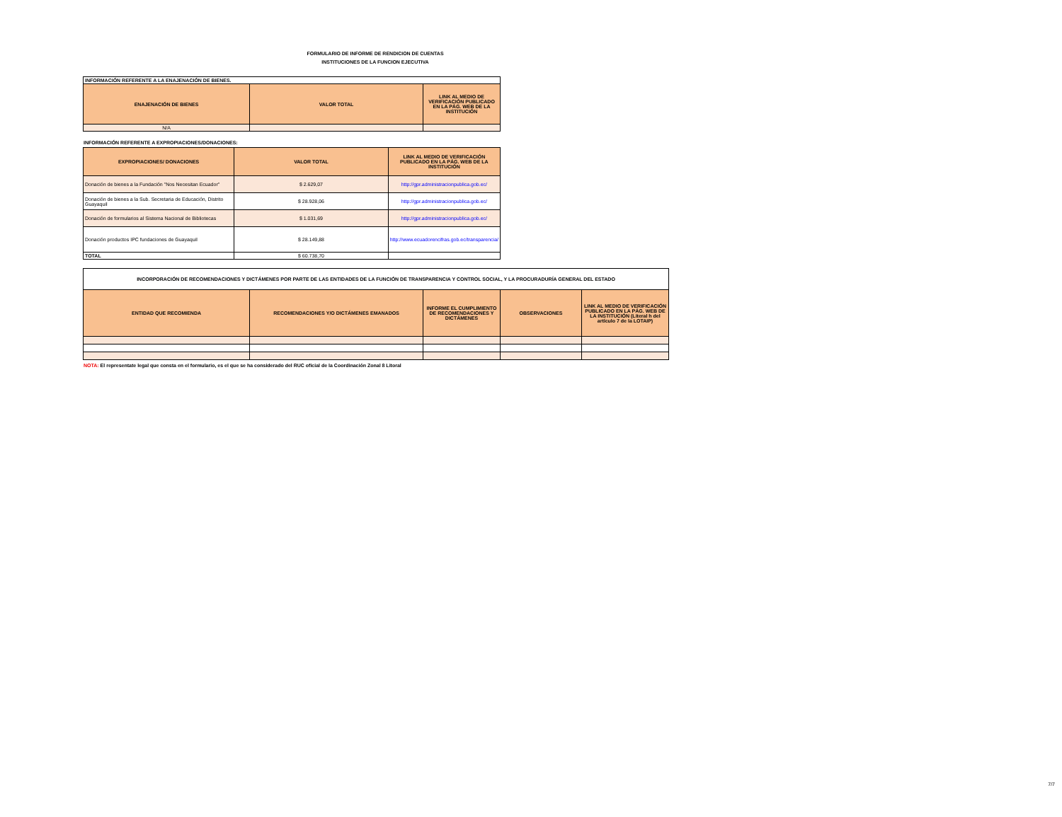FORMULARIO DE INFORME DE RENDICION DE CUENTAS
INSTITUCIONES DE LA FUNCION EJECUTIVA
| INFORMACIÓN REFERENTE A LA ENAJENACIÓN DE BIENES. | | |
| ENAJENACIÓN DE BIENES | VALOR TOTAL | LINK AL MEDIO DE VERIFICACIÓN PUBLICADO EN LA PÁG. WEB DE LA INSTITUCIÓN |
| N/A | | |
INFORMACIÓN REFERENTE A EXPROPIACIONES/DONACIONES:
| EXPROPIACIONES/ DONACIONES | VALOR TOTAL | LINK AL MEDIO DE VERIFICACIÓN PUBLICADO EN LA PÁG. WEB DE LA INSTITUCIÓN |
| --- | --- | --- |
| Donación de bienes a la Fundación "Nos Necesitan Ecuador" | $ 2.629,07 | http://gpr.administracionpublica.gob.ec/ |
| Donación de bienes a la Sub. Secretaria de Educación, Distrito Guayaquil | $ 28.928,06 | http://gpr.administracionpublica.gob.ec/ |
| Donación de formularios al Sistema Nacional de Bibliotecas | $ 1.031,69 | http://gpr.administracionpublica.gob.ec/ |
| Donación productos IPC fundaciones de Guayaquil | $ 28.149,88 | http://www.ecuadorencifras.gob.ec/transparencia/ |
| TOTAL | $ 60.738,70 | |
| INCORPORACIÓN DE RECOMENDACIONES Y DICTÁMENES POR PARTE DE LAS ENTIDADES DE LA FUNCIÓN DE TRANSPARENCIA Y CONTROL SOCIAL, Y LA PROCURADURÍA GENERAL DEL ESTADO | | | | |
| ENTIDAD QUE RECOMIENDA | RECOMENDACIONES Y/O DICTÁMENES EMANADOS | INFORME EL CUMPLIMIENTO DE RECOMENDACIONES Y DICTÁMENES | OBSERVACIONES | LINK AL MEDIO DE VERIFICACIÓN PUBLICADO EN LA PÁG. WEB DE LA INSTITUCIÓN (Literal h del artículo 7 de la LOTAIP) |
NOTA: El representate legal que consta en el formulario, es el que se ha considerado del RUC oficial de la Coordinación Zonal 8 Litoral
7/7